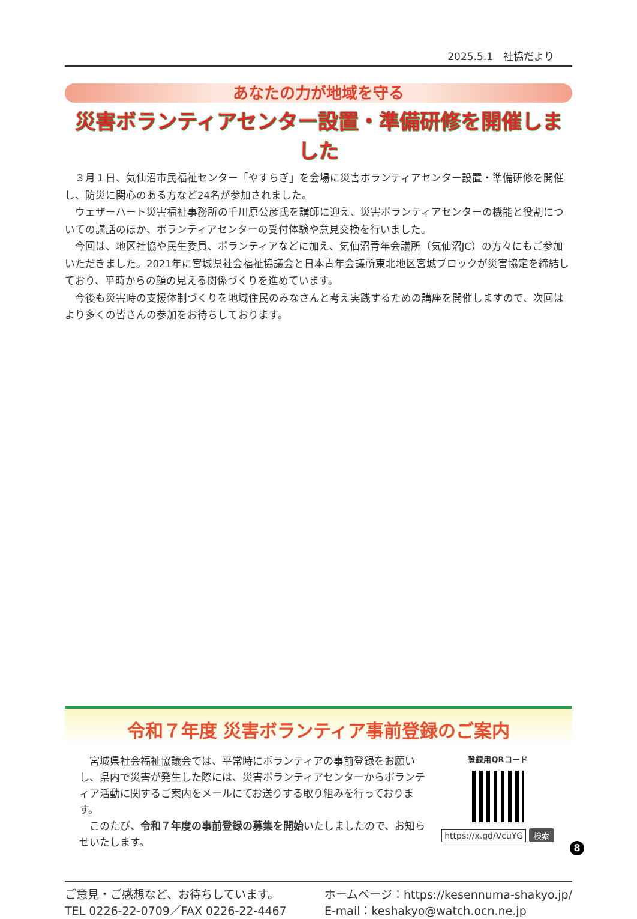2025.5.1　社協だより
あなたの力が地域を守る
災害ボランティアセンター設置・準備研修を開催しました
３月１日、気仙沼市民福祉センター「やすらぎ」を会場に災害ボランティアセンター設置・準備研修を開催し、防災に関心のある方など24名が参加されました。
ウェザーハート災害福祉事務所の千川原公彦氏を講師に迎え、災害ボランティアセンターの機能と役割についての講話のほか、ボランティアセンターの受付体験や意見交換を行いました。
今回は、地区社協や民生委員、ボランティアなどに加え、気仙沼青年会議所（気仙沼JC）の方々にもご参加いただきました。2021年に宮城県社会福祉協議会と日本青年会議所東北地区宮城ブロックが災害協定を締結しており、平時からの顔の見える関係づくりを進めています。
今後も災害時の支援体制づくりを地域住民のみなさんと考え実践するための講座を開催しますので、次回はより多くの皆さんの参加をお待ちしております。
令和７年度 災害ボランティア事前登録のご案内
宮城県社会福祉協議会では、平常時にボランティアの事前登録をお願いし、県内で災害が発生した際には、災害ボランティアセンターからボランティア活動に関するご案内をメールにてお送りする取り組みを行っております。
このたび、令和７年度の事前登録の募集を開始いたしましたので、お知らせいたします。
登録用QRコード
https://x.gd/VcuYG 検索
ご意見・ご感想など、お待ちしています。
TEL 0226-22-0709／FAX 0226-22-4467
ホームページ：https://kesennuma-shakyo.jp/
E-mail：keshakyo@watch.ocn.ne.jp
8